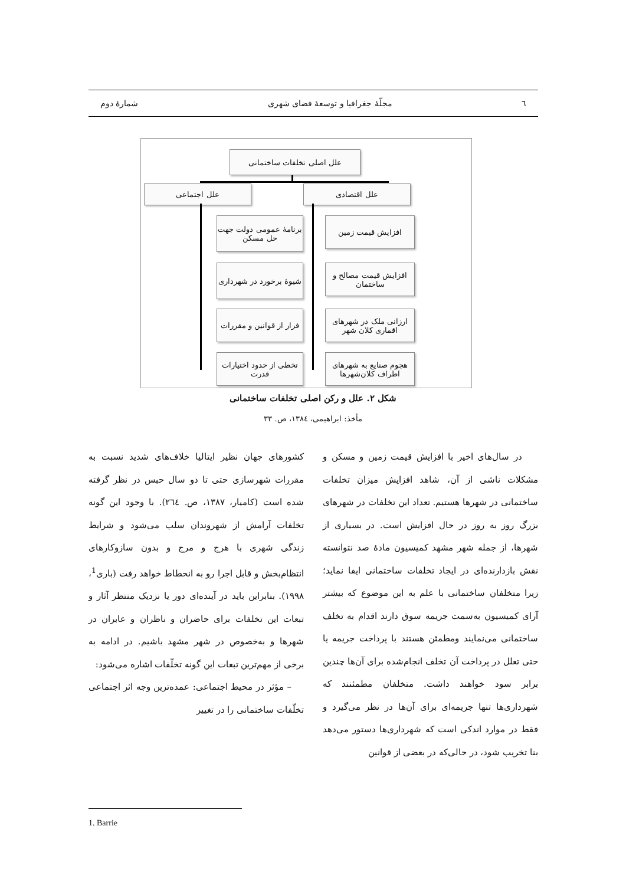٦ مجلّهٔ جغرافیا و توسعهٔ فضای شهری شمارهٔ دوم
علل اصلی تخلفات ساختمانی
علل اقتصادی
علل اجتماعی
افزایش قیمت زمین
افزایش قیمت مصالح و ساختمان
ارزانی ملک در شهرهای اقماری کلان شهر
هجوم صنایع به شهرهای اطراف کلان‌شهرها
برنامهٔ عمومی دولت جهت حل مسکن
شیوهٔ برخورد در شهرداری
فرار از قوانین و مقررات
تخطی از حدود اختیارات قدرت
شکل ۲. علل و رکن اصلی تخلفات ساختمانی
مأخذ: ابراهیمی، ١٣٨٤، ص. ٣٣
در سال‌های اخیر با افزایش قیمت زمین و مسکن و مشکلات ناشی از آن، شاهد افزایش میزان تخلفات ساختمانی در شهرها هستیم. تعداد این تخلفات در شهرهای بزرگ روز به روز در حال افزایش است. در بسیاری از شهرها، از جمله شهر مشهد کمیسیون مادهٔ صد نتوانسته نقش بازدارنده‌ای در ایجاد تخلفات ساختمانی ایفا نماید؛ زیرا متخلفان ساختمانی با علم به این موضوع که بیشتر آرای کمیسیون به‌سمت جریمه سوق دارند اقدام به تخلف ساختمانی می‌نمایند ومطمئن هستند با پرداخت جریمه یا حتی تعلل در پرداخت آن تخلف انجام‌شده برای آن‌ها چندین برابر سود خواهند داشت. متخلفان مطمئنند که شهرداری‌ها تنها جریمه‌ای برای آن‌ها در نظر می‌گیرد و فقط در موارد اندکی است که شهرداری‌ها دستور می‌دهد بنا تخریب شود، در حالی‌که در بعضی از قوانین
کشورهای جهان نظیر ایتالیا خلاف‌های شدید نسبت به مقررات شهرسازی حتی تا دو سال حبس در نظر گرفته شده است (کامیار، ١٣٨٧، ص. ٢٦٤). با وجود این گونه تخلفات آرامش از شهروندان سلب می‌شود و شرایط زندگی شهری با هرج و مرج و بدون سازوکارهای انتظام‌بخش و قابل اجرا رو به انحطاط خواهد رفت (باری<sup>1</sup>، ١٩٩٨). بنابراین باید در آینده‌ای دور یا نزدیک منتظر آثار و تبعات این تخلفات برای حاضران و ناظران و عابران در شهرها و به‌خصوص در شهر مشهد باشیم. در ادامه به برخی از مهم‌ترین تبعات این گونه تخلّفات اشاره می‌شود:
– مؤثر در محیط اجتماعی: عمده‌ترین وجه اثر اجتماعی تخلّفات ساختمانی را در تغییر
1. Barrie